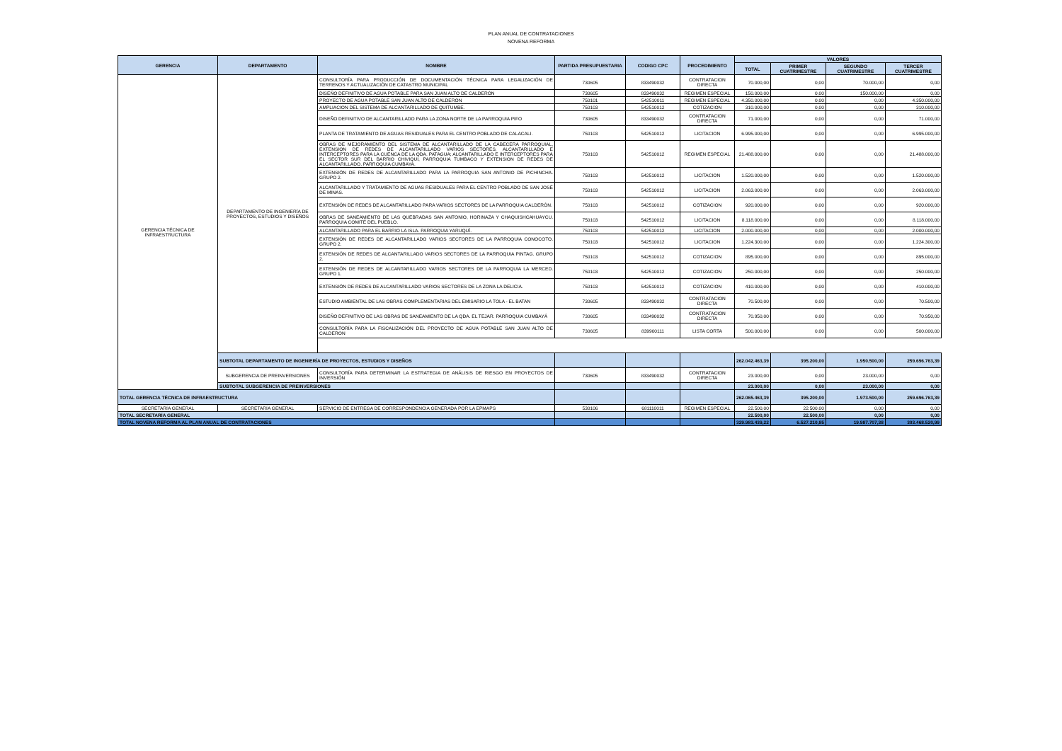PLAN ANUAL DE CONTRATACIONES
NOVENA REFORMA
| GERENCIA | DEPARTAMENTO | NOMBRE | PARTIDA PRESUPUESTARIA | CODIGO CPC | PROCEDIMIENTO | VALORES | | | |
| --- | --- | --- | --- | --- | --- | --- | --- | --- | --- |
| | | | | | | TOTAL | PRIMER CUATRIMESTRE | SEGUNDO CUATRIMESTRE | TERCER CUATRIMESTRE |
| GERENCIA TÉCNICA DE INFRAESTRUCTURA | DEPARTAMENTO DE INGENIERÍA DE PROYECTOS, ESTUDIOS Y DISEÑOS | CONSULTORÍA PARA PRODUCCIÓN DE DOCUMENTACIÓN TÉCNICA PARA LEGALIZACIÓN DE TERRENOS Y ACTUALIZACIÓN DE CATASTRO MUNICIPAL | 730605 | 833490032 | CONTRATACION DIRECTA | 70.000,00 | 0,00 | 70.000,00 | 0,00 |
| | | DISEÑO DEFINITIVO DE AGUA POTABLE PARA SAN JUAN ALTO DE CALDERÓN | 730605 | 833490032 | REGIMEN ESPECIAL | 150.000,00 | 0,00 | 150.000,00 | 0,00 |
| | | PROYECTO DE AGUA POTABLE SAN JUAN ALTO DE CALDERÓN | 750101 | 542510011 | REGIMEN ESPECIAL | 4.350.000,00 | 0,00 | 0,00 | 4.350.000,00 |
| | | AMPLIACION DEL SISTEMA DE ALCANTARILLADO DE QUITUMBE. | 750103 | 542510012 | COTIZACION | 310.000,00 | 0,00 | 0,00 | 310.000,00 |
| | | DISEÑO DEFINITIVO DE ALCANTARILLADO PARA LA ZONA NORTE DE LA PARROQUIA PIFO | 730605 | 833490032 | CONTRATACION DIRECTA | 71.000,00 | 0,00 | 0,00 | 71.000,00 |
| | | PLANTA DE TRATAMIENTO DE AGUAS RESIDUALES PARA EL CENTRO POBLADO DE CALACALI. | 750103 | 542510012 | LICITACION | 6.995.000,00 | 0,00 | 0,00 | 6.995.000,00 |
| | | OBRAS DE MEJORAMIENTO DEL SISTEMA DE ALCANTARILLADO DE LA CABECERA PARROQUIAL, EXTENSION DE REDES DE ALCANTARILLADO VARIOS SECTORES, ALCANTARILLADO E INTERCEPTORES PARA LA CUENCA DE LA QDA. PATAGUA; ALCANTARILLADO E INTERCEPTORES PARA EL SECTOR SUR DEL BARRIO CHIVIQUI, PARROQUIA TUMBACO Y EXTENSION DE REDES DE ALCANTARILLADO, PARROQUIA CUMBAYA. | 750103 | 542510012 | REGIMEN ESPECIAL | 21.488.000,00 | 0,00 | 0,00 | 21.488.000,00 |
| | | EXTENSIÓN DE REDES DE ALCANTARILLADO PARA LA PARROQUIA SAN ANTONIO DE PICHINCHA. GRUPO 2. | 750103 | 542510012 | LICITACION | 1.520.000,00 | 0,00 | 0,00 | 1.520.000,00 |
| | | ALCANTARILLADO Y TRATAMIENTO DE AGUAS RESIDUALES PARA EL CENTRO POBLADO DE SAN JOSÉ DE MINAS. | 750103 | 542510012 | LICITACION | 2.063.000,00 | 0,00 | 0,00 | 2.063.000,00 |
| | | EXTENSIÓN DE REDES DE ALCANTARILLADO PARA VARIOS SECTORES DE LA PARROQUIA CALDERÓN. | 750103 | 542510012 | COTIZACION | 920.000,00 | 0,00 | 0,00 | 920.000,00 |
| | | OBRAS DE SANEAMIENTO DE LAS QUEBRADAS SAN ANTONIO, HORINAZA Y CHAQUISHCAHUAYCU. PARROQUIA COMITÉ DEL PUEBLO. | 750103 | 542510012 | LICITACION | 8.118.000,00 | 0,00 | 0,00 | 8.118.000,00 |
| | | ALCANTARILLADO PARA EL BARRIO LA ISLA. PARROQUIA YARUQUÍ. | 750103 | 542510012 | LICITACION | 2.000.000,00 | 0,00 | 0,00 | 2.000.000,00 |
| | | EXTENSIÓN DE REDES DE ALCANTARILLADO VARIOS SECTORES DE LA PARROQUIA CONOCOTO. GRUPO 2. | 750103 | 542510012 | LICITACION | 1.224.300,00 | 0,00 | 0,00 | 1.224.300,00 |
| | | EXTENSIÓN DE REDES DE ALCANTARILLADO VARIOS SECTORES DE LA PARROQUIA PINTAG. GRUPO 2. | 750103 | 542510012 | COTIZACION | 895.000,00 | 0,00 | 0,00 | 895.000,00 |
| | | EXTENSIÓN DE REDES DE ALCANTARILLADO VARIOS SECTORES DE LA PARROQUIA LA MERCED. GRUPO 1. | 750103 | 542510012 | COTIZACION | 250.000,00 | 0,00 | 0,00 | 250.000,00 |
| | | EXTENSIÓN DE REDES DE ALCANTARILLADO VARIOS SECTORES DE LA ZONA LA DELICIA. | 750103 | 542510012 | COTIZACION | 410.000,00 | 0,00 | 0,00 | 410.000,00 |
| | | ESTUDIO AMBIENTAL DE LAS OBRAS COMPLEMENTARIAS DEL EMISARIO LA TOLA - EL BATAN | 730605 | 833490032 | CONTRATACION DIRECTA | 70.500,00 | 0,00 | 0,00 | 70.500,00 |
| | | DISEÑO DEFINITIVO DE LAS OBRAS DE SANEAMIENTO DE LA QDA. EL TEJAR. PARROQUIA CUMBAYÁ | 730605 | 833490032 | CONTRATACION DIRECTA | 70.950,00 | 0,00 | 0,00 | 70.950,00 |
| | | CONSULTORÍA PARA LA FISCALIZACIÓN DEL PROYECTO DE AGUA POTABLE SAN JUAN ALTO DE CALDERON | 730605 | 839900111 | LISTA CORTA | 500.000,00 | 0,00 | 0,00 | 500.000,00 |
| | SUBTOTAL DEPARTAMENTO DE INGENIERÍA DE PROYECTOS, ESTUDIOS Y DISEÑOS | | | | | 262.042.463,39 | 395.200,00 | 1.950.500,00 | 259.696.763,39 |
| | SUBGERENCIA DE PREINVERSIONES | CONSULTORÍA PARA DETERMINAR LA ESTRATEGIA DE ANÁLISIS DE RIESGO EN PROYECTOS DE INVERSIÓN | 730605 | 833490032 | CONTRATACION DIRECTA | 23.000,00 | 0,00 | 23.000,00 | 0,00 |
| | SUBTOTAL SUBGERENCIA DE PREINVERSIONES | | | | | 23.000,00 | 0,00 | 23.000,00 | 0,00 |
| TOTAL GERENCIA TÉCNICA DE INFRAESTRUCTURA | | | | | | 262.065.463,39 | 395.200,00 | 1.973.500,00 | 259.696.763,39 |
| SECRETARÍA GENERAL | SECRETARÍA GENERAL | SERVICIO DE ENTREGA DE CORRESPONDENCIA GENERADA POR LA EPMAPS | 530106 | 681110011 | REGIMEN ESPECIAL | 22.500,00 | 22.500,00 | 0,00 | 0,00 |
| TOTAL SECRETARÍA GENERAL | | | | | | 22.500,00 | 22.500,00 | 0,00 | 0,00 |
| TOTAL NOVENA REFORMA AL PLAN ANUAL DE CONTRATACIONES | | | | | | 329.983.439,22 | 6.527.210,85 | 19.987.707,38 | 303.468.520,99 |